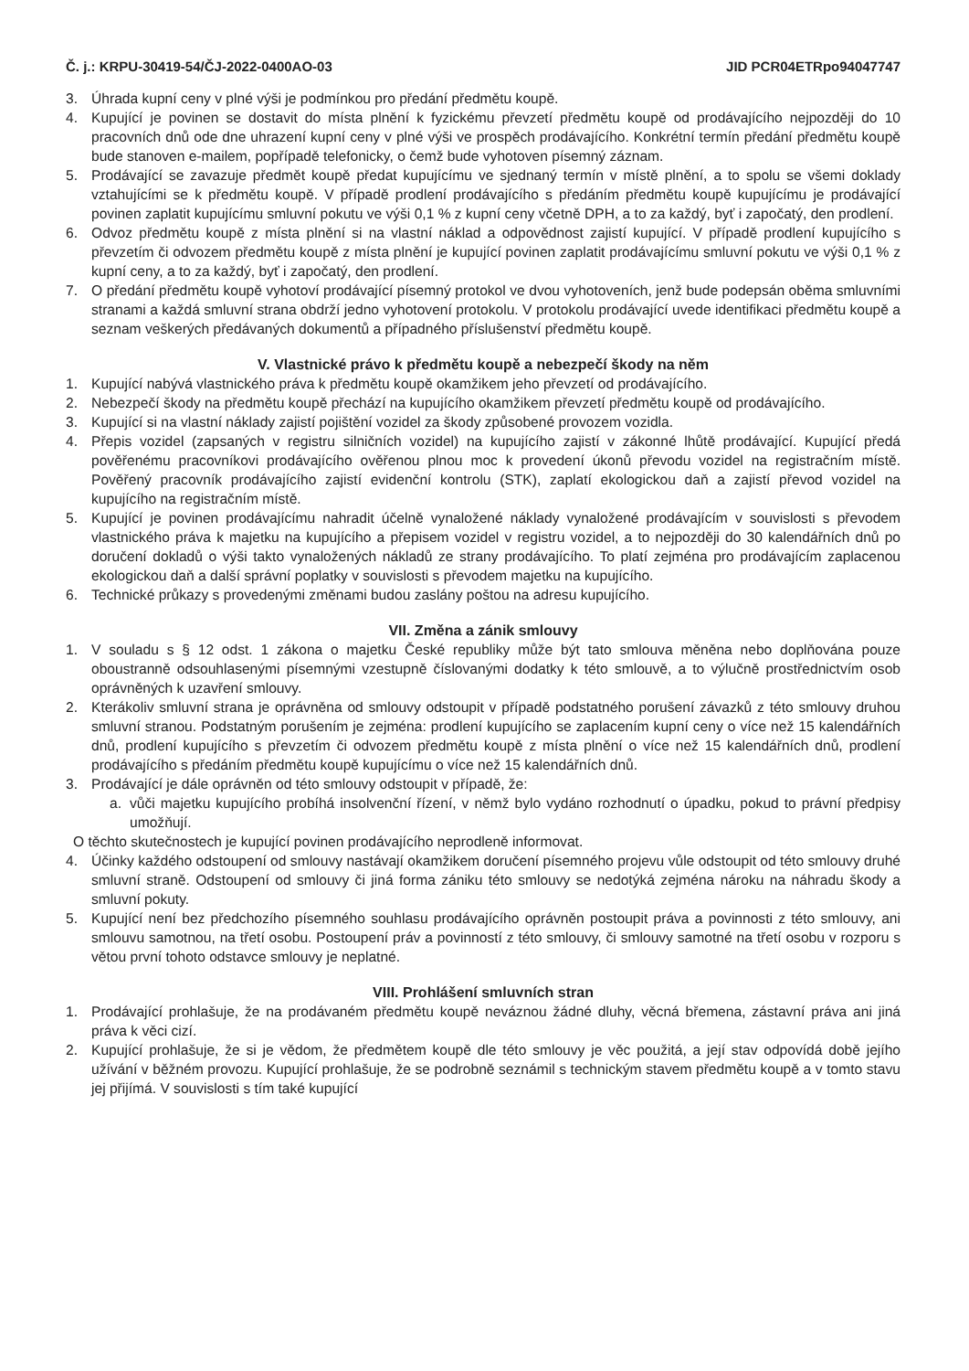Č. j.: KRPU-30419-54/ČJ-2022-0400AO-03 JID PCR04ETRpo94047747
3. Úhrada kupní ceny v plné výši je podmínkou pro předání předmětu koupě.
4. Kupující je povinen se dostavit do místa plnění k fyzickému převzetí předmětu koupě od prodávajícího nejpozději do 10 pracovních dnů ode dne uhrazení kupní ceny v plné výši ve prospěch prodávajícího. Konkrétní termín předání předmětu koupě bude stanoven e-mailem, popřípadě telefonicky, o čemž bude vyhotoven písemný záznam.
5. Prodávající se zavazuje předmět koupě předat kupujícímu ve sjednaný termín v místě plnění, a to spolu se všemi doklady vztahujícími se k předmětu koupě. V případě prodlení prodávajícího s předáním předmětu koupě kupujícímu je prodávající povinen zaplatit kupujícímu smluvní pokutu ve výši 0,1 % z kupní ceny včetně DPH, a to za každý, byť i započatý, den prodlení.
6. Odvoz předmětu koupě z místa plnění si na vlastní náklad a odpovědnost zajistí kupující. V případě prodlení kupujícího s převzetím či odvozem předmětu koupě z místa plnění je kupující povinen zaplatit prodávajícímu smluvní pokutu ve výši 0,1 % z kupní ceny, a to za každý, byť i započatý, den prodlení.
7. O předání předmětu koupě vyhotoví prodávající písemný protokol ve dvou vyhotoveních, jenž bude podepsán oběma smluvními stranami a každá smluvní strana obdrží jedno vyhotovení protokolu. V protokolu prodávající uvede identifikaci předmětu koupě a seznam veškerých předávaných dokumentů a případného příslušenství předmětu koupě.
V. Vlastnické právo k předmětu koupě a nebezpečí škody na něm
1. Kupující nabývá vlastnického práva k předmětu koupě okamžikem jeho převzetí od prodávajícího.
2. Nebezpečí škody na předmětu koupě přechází na kupujícího okamžikem převzetí předmětu koupě od prodávajícího.
3. Kupující si na vlastní náklady zajistí pojištění vozidel za škody způsobené provozem vozidla.
4. Přepis vozidel (zapsaných v registru silničních vozidel) na kupujícího zajistí v zákonné lhůtě prodávající. Kupující předá pověřenému pracovníkovi prodávajícího ověřenou plnou moc k provedení úkonů převodu vozidel na registračním místě. Pověřený pracovník prodávajícího zajistí evidenční kontrolu (STK), zaplatí ekologickou daň a zajistí převod vozidel na kupujícího na registračním místě.
5. Kupující je povinen prodávajícímu nahradit účelně vynaložené náklady vynaložené prodávajícím v souvislosti s převodem vlastnického práva k majetku na kupujícího a přepisem vozidel v registru vozidel, a to nejpozději do 30 kalendářních dnů po doručení dokladů o výši takto vynaložených nákladů ze strany prodávajícího. To platí zejména pro prodávajícím zaplacenou ekologickou daň a další správní poplatky v souvislosti s převodem majetku na kupujícího.
6. Technické průkazy s provedenými změnami budou zaslány poštou na adresu kupujícího.
VII. Změna a zánik smlouvy
1. V souladu s § 12 odst. 1 zákona o majetku České republiky může být tato smlouva měněna nebo doplňována pouze oboustranně odsouhlasenými písemnými vzestupně číslovanými dodatky k této smlouvě, a to výlučně prostřednictvím osob oprávněných k uzavření smlouvy.
2. Kterákoliv smluvní strana je oprávněna od smlouvy odstoupit v případě podstatného porušení závazků z této smlouvy druhou smluvní stranou. Podstatným porušením je zejména: prodlení kupujícího se zaplacením kupní ceny o více než 15 kalendářních dnů, prodlení kupujícího s převzetím či odvozem předmětu koupě z místa plnění o více než 15 kalendářních dnů, prodlení prodávajícího s předáním předmětu koupě kupujícímu o více než 15 kalendářních dnů.
3. Prodávající je dále oprávněn od této smlouvy odstoupit v případě, že:
a. vůči majetku kupujícího probíhá insolvenční řízení, v němž bylo vydáno rozhodnutí o úpadku, pokud to právní předpisy umožňují.
O těchto skutečnostech je kupující povinen prodávajícího neprodleně informovat.
4. Účinky každého odstoupení od smlouvy nastávají okamžikem doručení písemného projevu vůle odstoupit od této smlouvy druhé smluvní straně. Odstoupení od smlouvy či jiná forma zániku této smlouvy se nedotýká zejména nároku na náhradu škody a smluvní pokuty.
5. Kupující není bez předchozího písemného souhlasu prodávajícího oprávněn postoupit práva a povinnosti z této smlouvy, ani smlouvu samotnou, na třetí osobu. Postoupení práv a povinností z této smlouvy, či smlouvy samotné na třetí osobu v rozporu s větou první tohoto odstavce smlouvy je neplatné.
VIII. Prohlášení smluvních stran
1. Prodávající prohlašuje, že na prodávaném předmětu koupě neváznou žádné dluhy, věcná břemena, zástavní práva ani jiná práva k věci cizí.
2. Kupující prohlašuje, že si je vědom, že předmětem koupě dle této smlouvy je věc použitá, a její stav odpovídá době jejího užívání v běžném provozu. Kupující prohlašuje, že se podrobně seznámil s technickým stavem předmětu koupě a v tomto stavu jej přijímá. V souvislosti s tím také kupující